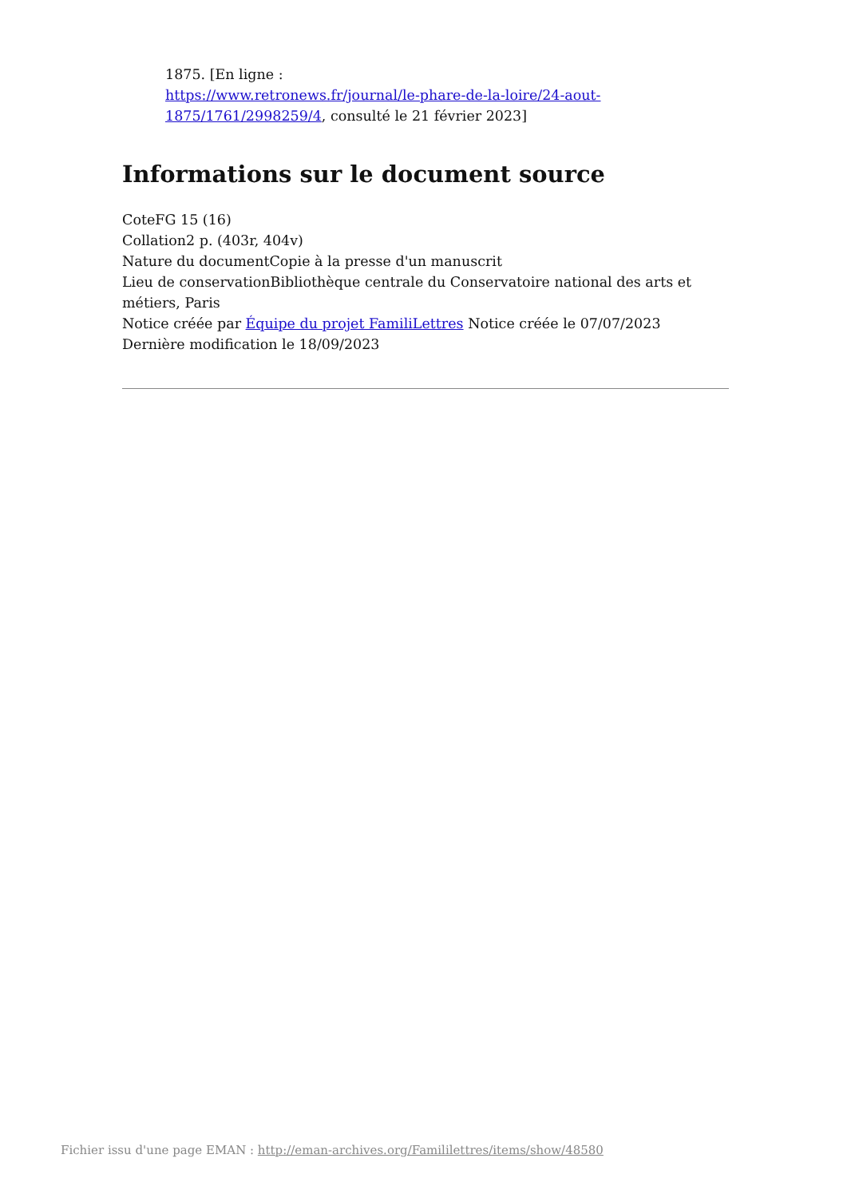1875. [En ligne :
https://www.retronews.fr/journal/le-phare-de-la-loire/24-aout-1875/1761/2998259/4, consulté le 21 février 2023]
Informations sur le document source
CoteFG 15 (16)
Collation2 p. (403r, 404v)
Nature du documentCopie à la presse d'un manuscrit
Lieu de conservationBibliothèque centrale du Conservatoire national des arts et métiers, Paris
Notice créée par Équipe du projet FamiliLettres Notice créée le 07/07/2023
Dernière modification le 18/09/2023
Fichier issu d'une page EMAN : http://eman-archives.org/Famililettres/items/show/48580